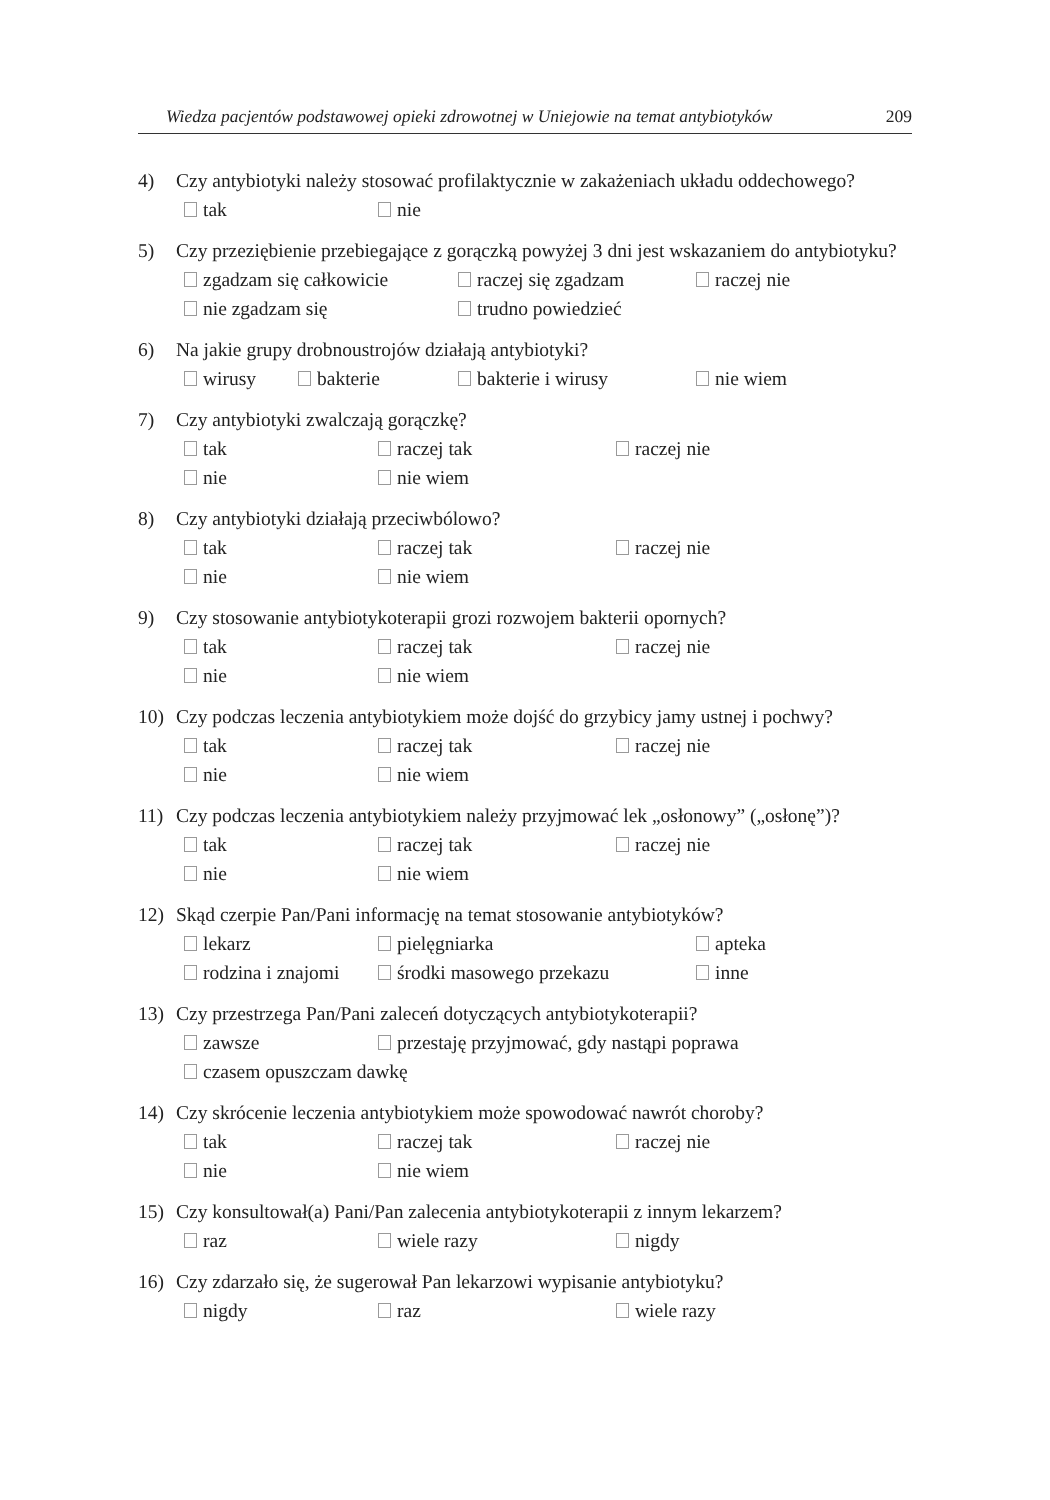Wiedza pacjentów podstawowej opieki zdrowotnej w Uniejowie na temat antybiotyków 209
4) Czy antybiotyki należy stosować profilaktycznie w zakażeniach układu oddechowego?
tak nie
5) Czy przeziębienie przebiegające z gorączką powyżej 3 dni jest wskazaniem do antybiotyku?
zgadzam się całkowicie raczej się zgadzam raczej nie
nie zgadzam się trudno powiedzieć
6) Na jakie grupy drobnoustrojów działają antybiotyki?
wirusy bakterie bakterie i wirusy nie wiem
7) Czy antybiotyki zwalczają gorączkę?
tak raczej tak raczej nie
nie nie wiem
8) Czy antybiotyki działają przeciwbólowo?
tak raczej tak raczej nie
nie nie wiem
9) Czy stosowanie antybiotykoterapii grozi rozwojem bakterii opornych?
tak raczej tak raczej nie
nie nie wiem
10) Czy podczas leczenia antybiotykiem może dojść do grzybicy jamy ustnej i pochwy?
tak raczej tak raczej nie
nie nie wiem
11) Czy podczas leczenia antybiotykiem należy przyjmować lek „osłonowy” („osłonę”)?
tak raczej tak raczej nie
nie nie wiem
12) Skąd czerpie Pan/Pani informację na temat stosowanie antybiotyków?
lekarz pielęgniarka apteka
rodzina i znajomi środki masowego przekazu inne
13) Czy przestrzega Pan/Pani zaleceń dotyczących antybiotykoterapii?
zawsze przestaję przyjmować, gdy nastąpi poprawa
czasem opuszczam dawkę
14) Czy skrócenie leczenia antybiotykiem może spowodować nawrót choroby?
tak raczej tak raczej nie
nie nie wiem
15) Czy konsultował(a) Pani/Pan zalecenia antybiotykoterapii z innym lekarzem?
raz wiele razy nigdy
16) Czy zdarzało się, że sugerował Pan lekarzowi wypisanie antybiotyku?
nigdy raz wiele razy